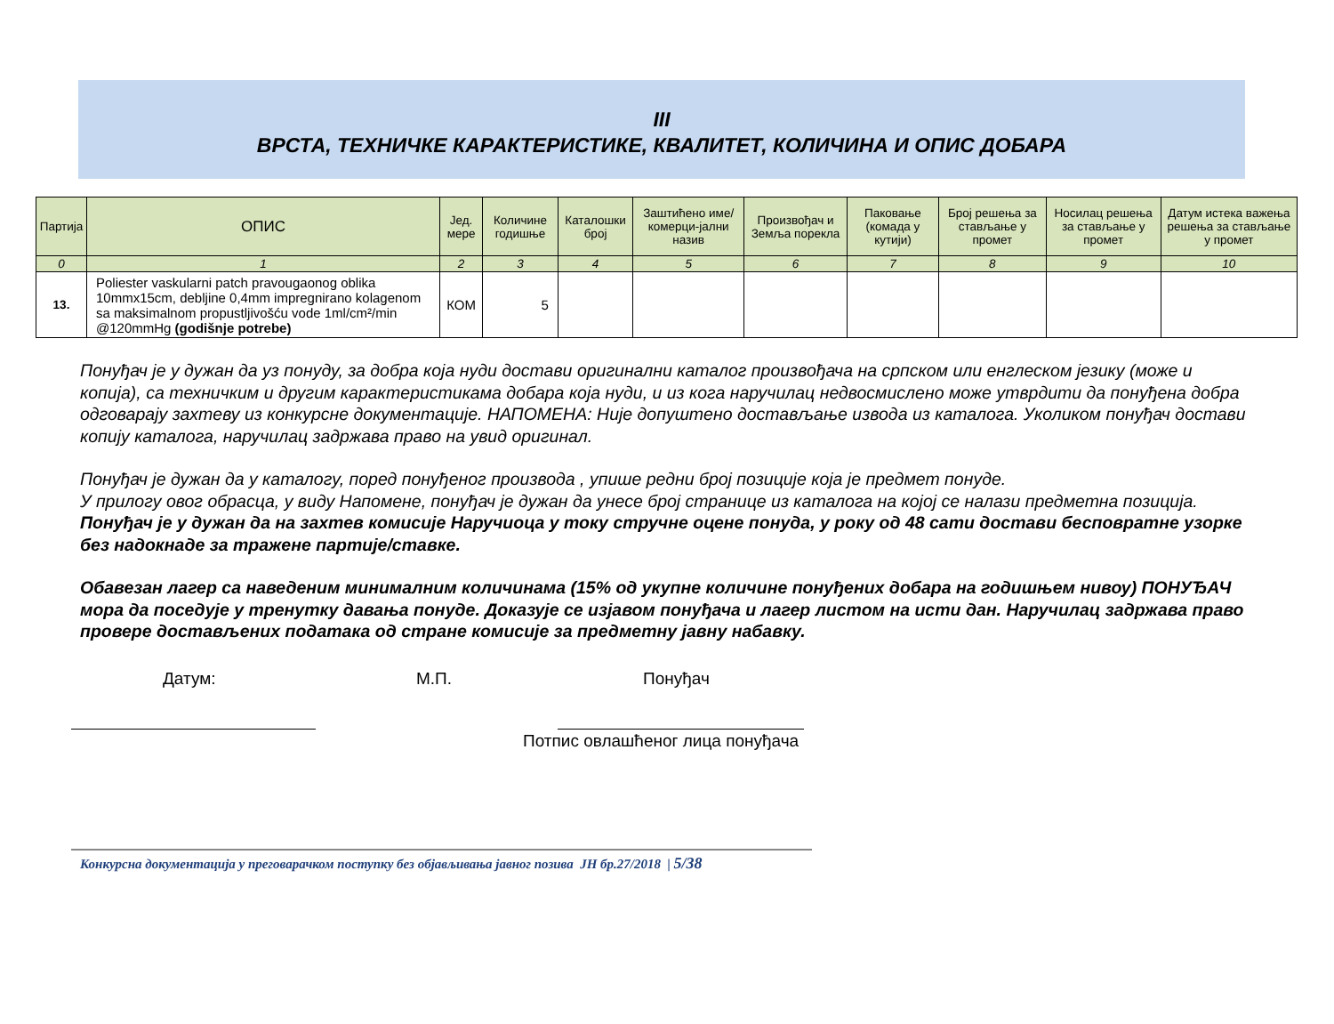III
ВРСТА, ТЕХНИЧКЕ КАРАКТЕРИСТИКЕ, КВАЛИТЕТ, КОЛИЧИНА И ОПИС ДОБАРА
| Партија | ОПИС | Јед. мере | Количине годишње | Каталошки број | Заштићено име/комерци-јални назив | Произвођач и Земља порекла | Паковање (комада у кутији) | Број решења за стављање у промет | Носилац решења за стављање у промет | Датум истека важења решења за стављање у промет |
| --- | --- | --- | --- | --- | --- | --- | --- | --- | --- | --- |
| 0 | 1 | 2 | 3 | 4 | 5 | 6 | 7 | 8 | 9 | 10 |
| 13. | Poliester vaskularni patch pravougaonog oblika 10mmx15cm, debljine 0,4mm impregnirano kolagenom sa maksimalnom propustljivošću vode 1ml/cm²/min @120mmHg (godišnje potrebe) | КОМ | 5 | | | | | | | |
Понуђач је у дужан да уз понуду, за добра која нуди достави оригинални каталог произвођача на српском или енглеском језику (може и копија), са техничким и другим карактеристикама добара која нуди, и из кога наручилац недвосмислено може утврдити да понуђена добра одговарају захтеву из конкурсне документације. НАПОМЕНА: Није допуштено достављање извода из каталога. Уколиком понуђач достави копију каталога, наручилац задржава право на увид оригинал.
Понуђач је дужан да у каталогу, поред понуђеног производа , упише редни број позиције која је предмет понуде.
У прилогу овог обрасца, у виду Напомене, понуђач је дужан да унесе број странице из каталога на којој се налази предметна позиција.
Понуђач је у дужан да на захтев комисије Наручиоца у току стручне оцене понуда, у року од 48 сати достави бесповратне узорке без надокнаде за тражене партије/ставке.
Обавезан лагер са наведеним минималним количинама (15% од укупне количине понуђених добара на годишњем нивоу) ПОНУЂАЧ мора да поседује у тренутку давања понуде. Доказује се изјавом понуђача и лагер листом на исти дан. Наручилац задржава право провере достављених података од стране комисије за предметну јавну набавку.
Датум: М.П. Понуђач
Потпис овлашћеног лица понуђача
Конкурсна документација у преговарачком поступку без објављивања јавног позива JН бр.27/2018 | 5/38